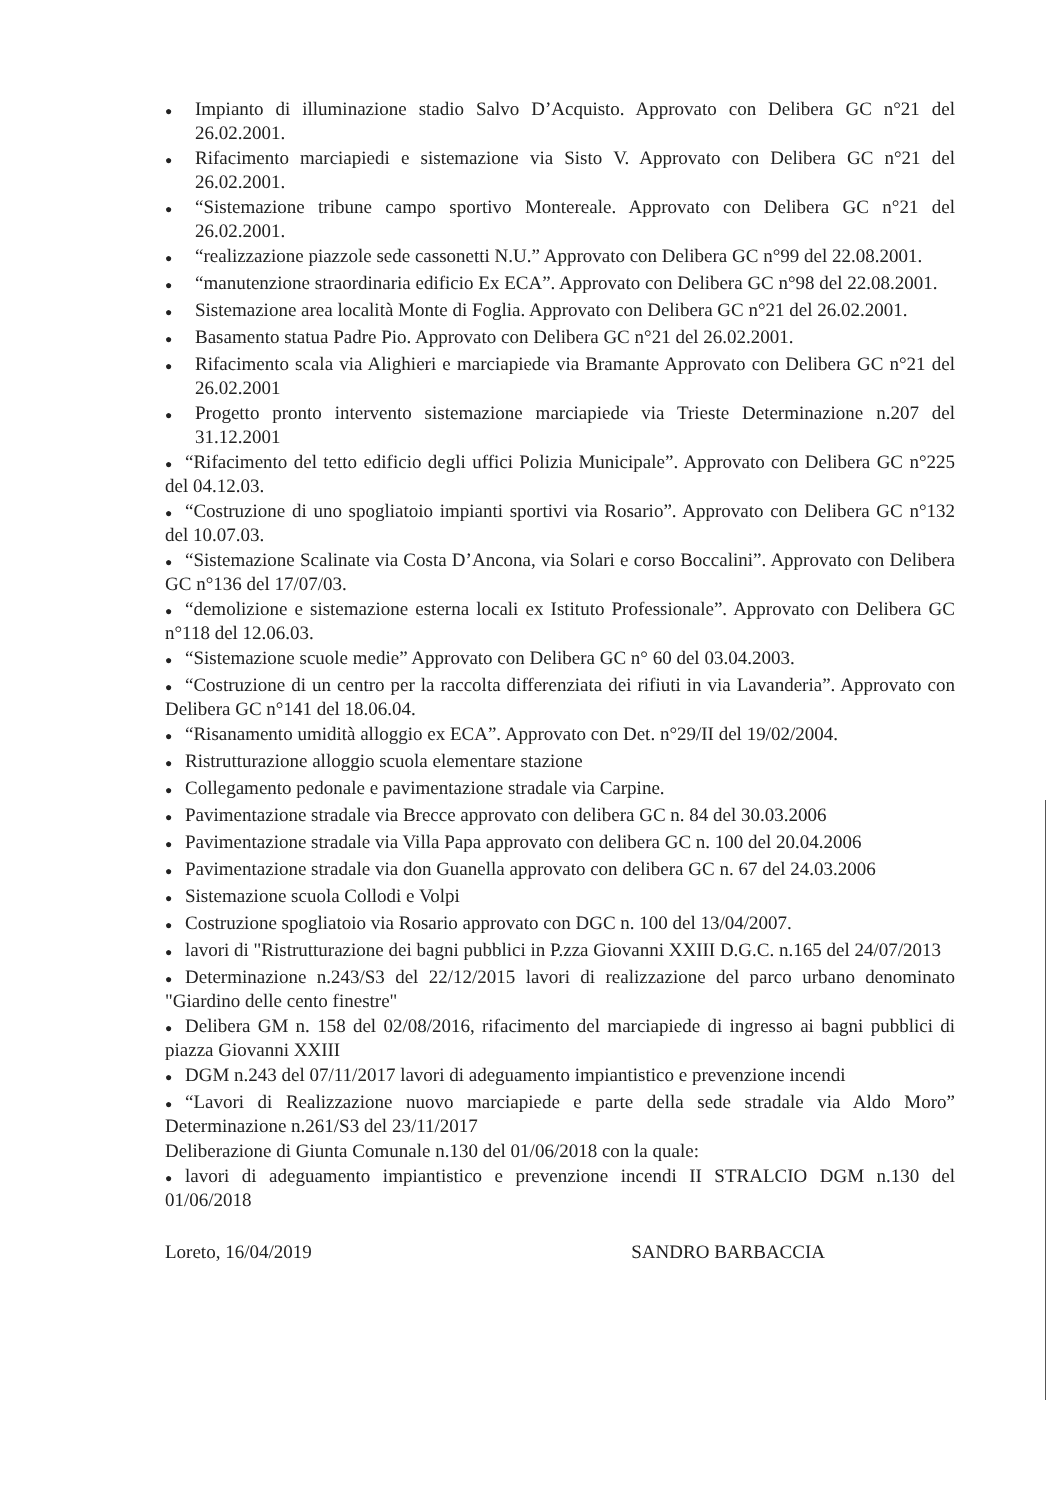● Impianto di illuminazione stadio Salvo D’Acquisto. Approvato con Delibera GC n°21 del 26.02.2001.
● Rifacimento marciapiedi e sistemazione via Sisto V. Approvato con Delibera GC n°21 del 26.02.2001.
● “Sistemazione tribune campo sportivo Montereale. Approvato con Delibera GC n°21 del 26.02.2001.
● “realizzazione piazzole sede cassonetti N.U.” Approvato con Delibera GC n°99 del 22.08.2001.
● “manutenzione straordinaria edificio Ex ECA”. Approvato con Delibera GC n°98 del 22.08.2001.
● Sistemazione area località Monte di Foglia. Approvato con Delibera GC n°21 del 26.02.2001.
● Basamento statua Padre Pio. Approvato con Delibera GC n°21 del 26.02.2001.
● Rifacimento scala via Alighieri e marciapiede via Bramante Approvato con Delibera GC n°21 del 26.02.2001
● Progetto pronto intervento sistemazione marciapiede via Trieste Determinazione n.207 del 31.12.2001
● “Rifacimento del tetto edificio degli uffici Polizia Municipale”. Approvato con Delibera GC n°225 del 04.12.03.
● “Costruzione di uno spogliatoio impianti sportivi via Rosario”. Approvato con Delibera GC n°132 del 10.07.03.
● “Sistemazione Scalinate via Costa D’Ancona, via Solari e corso Boccalini”. Approvato con Delibera GC n°136 del 17/07/03.
● “demolizione e sistemazione esterna locali ex Istituto Professionale”. Approvato con Delibera GC n°118 del 12.06.03.
● “Sistemazione scuole medie” Approvato con Delibera GC n° 60 del 03.04.2003.
● “Costruzione di un centro per la raccolta differenziata dei rifiuti in via Lavanderia”. Approvato con Delibera GC n°141 del 18.06.04.
● “Risanamento umidità alloggio ex ECA”. Approvato con Det. n°29/II del 19/02/2004.
● Ristrutturazione alloggio scuola elementare stazione
● Collegamento pedonale e pavimentazione stradale via Carpine.
● Pavimentazione stradale via Brecce approvato con delibera GC n. 84 del 30.03.2006
● Pavimentazione stradale via Villa Papa approvato con delibera GC n. 100 del 20.04.2006
● Pavimentazione stradale via don Guanella approvato con delibera GC n. 67 del 24.03.2006
● Sistemazione scuola Collodi e Volpi
● Costruzione spogliatoio via Rosario approvato con DGC n. 100 del 13/04/2007.
● lavori di "Ristrutturazione dei bagni pubblici in P.zza Giovanni XXIII D.G.C. n.165 del 24/07/2013
● Determinazione n.243/S3 del 22/12/2015 lavori di realizzazione del parco urbano denominato "Giardino delle cento finestre"
● Delibera GM n. 158 del 02/08/2016, rifacimento del marciapiede di ingresso ai bagni pubblici di piazza Giovanni XXIII
● DGM n.243 del 07/11/2017 lavori di adeguamento impiantistico e prevenzione incendi
● “Lavori di Realizzazione nuovo marciapiede e parte della sede stradale via Aldo Moro” Determinazione n.261/S3 del 23/11/2017
Deliberazione di Giunta Comunale n.130 del 01/06/2018 con la quale:
● lavori di adeguamento impiantistico e prevenzione incendi II STRALCIO DGM n.130 del 01/06/2018
Loreto, 16/04/2019 SANDRO BARBACCIA